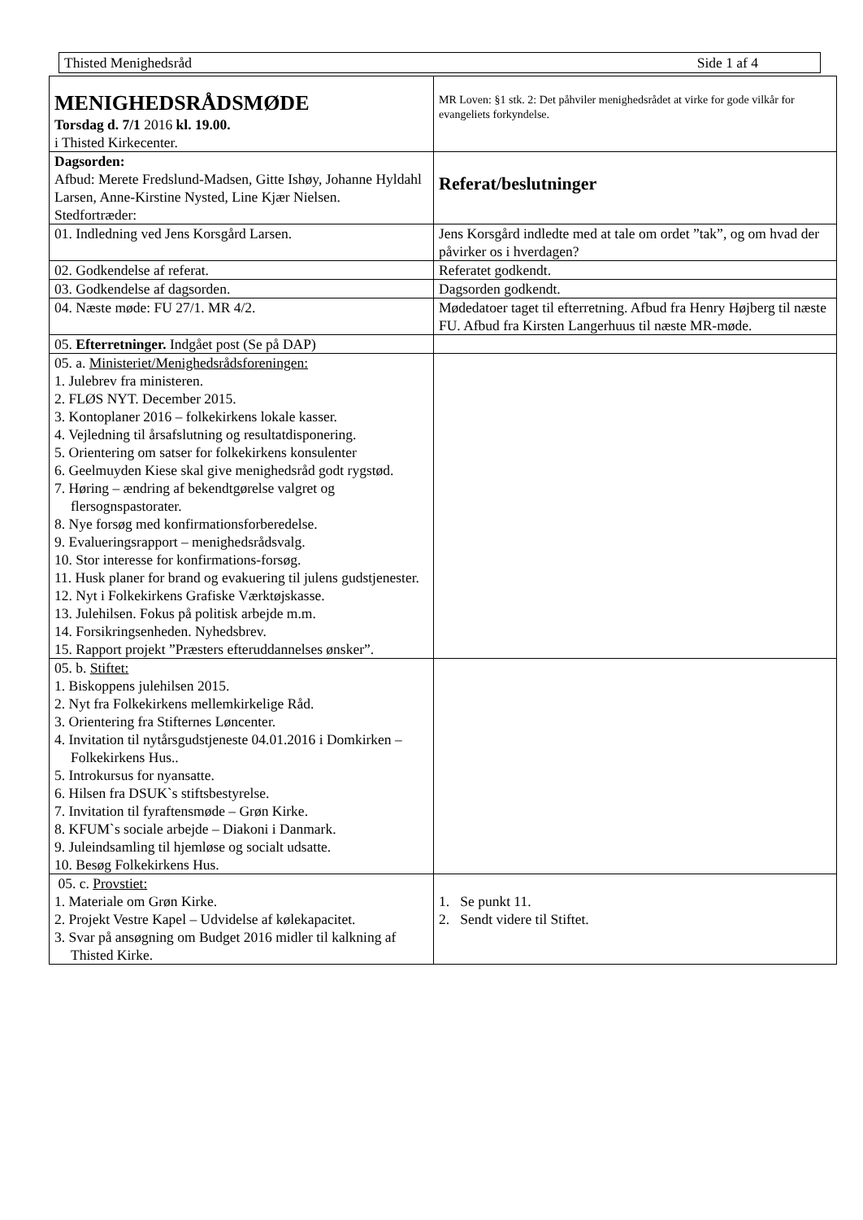Thisted Menighedsråd Side 1 af 4
| MENIGHEDSRÅDSMØDE Torsdag d. 7/1 2016 kl. 19.00. i Thisted Kirkecenter. | MR Loven: §1 stk. 2: Det påhviler menighedsrådet at virke for gode vilkår for evangeliets forkyndelse. |
| Dagsorden: Afbud: Merete Fredslund-Madsen, Gitte Ishøy, Johanne Hyldahl Larsen, Anne-Kirstine Nysted, Line Kjær Nielsen. Stedfortræder: | Referat/beslutninger |
| 01. Indledning ved Jens Korsgård Larsen. | Jens Korsgård indledte med at tale om ordet ”tak”, og om hvad der påvirker os i hverdagen? |
| 02. Godkendelse af referat. | Referatet godkendt. |
| 03. Godkendelse af dagsorden. | Dagsorden godkendt. |
| 04. Næste møde: FU 27/1. MR 4/2. | Mødedatoer taget til efterretning. Afbud fra Henry Højberg til næste FU. Afbud fra Kirsten Langerhuus til næste MR-møde. |
| 05. Efterretninger. Indgået post (Se på DAP) | |
| 05. a. Ministeriet/Menighedsrådsforeningen: 1. Julebrev fra ministeren. 2. FLØS NYT. December 2015. 3. Kontoplaner 2016 – folkekirkens lokale kasser. 4. Vejledning til årsafslutning og resultatdisponering. 5. Orientering om satser for folkekirkens konsulenter 6. Geelmuyden Kiese skal give menighedsråd godt rygstød. 7. Høring – ændring af bekendtgørelse valgret og flersognspastorater. 8. Nye forsøg med konfirmationsforberedelse. 9. Evalueringsrapport – menighedsrådsvalg. 10. Stor interesse for konfirmations-forsøg. 11. Husk planer for brand og evakuering til julens gudstjenester. 12. Nyt i Folkekirkens Grafiske Værktøjskasse. 13. Julehilsen. Fokus på politisk arbejde m.m. 14. Forsikringsenheden. Nyhedsbrev. 15. Rapport projekt ”Præsters efteruddannelses ønsker”. | |
| 05. b. Stiftet: 1. Biskoppens julehilsen 2015. 2. Nyt fra Folkekirkens mellemkirkelige Råd. 3. Orientering fra Stifternes Løncenter. 4. Invitation til nytårsgudstjeneste 04.01.2016 i Domkirken – Folkekirkens Hus.. 5. Introkursus for nyansatte. 6. Hilsen fra DSUK`s stiftsbestyrelse. 7. Invitation til fyraftensmøde – Grøn Kirke. 8. KFUM`s sociale arbejde – Diakoni i Danmark. 9. Juleindsamling til hjemløse og socialt udsatte. 10. Besøg Folkekirkens Hus. | |
| 05. c. Provstiet: 1. Materiale om Grøn Kirke. 2. Projekt Vestre Kapel – Udvidelse af kølekapacitet. 3. Svar på ansøgning om Budget 2016 midler til kalkning af Thisted Kirke. | 1. Se punkt 11. 2. Sendt videre til Stiftet. |